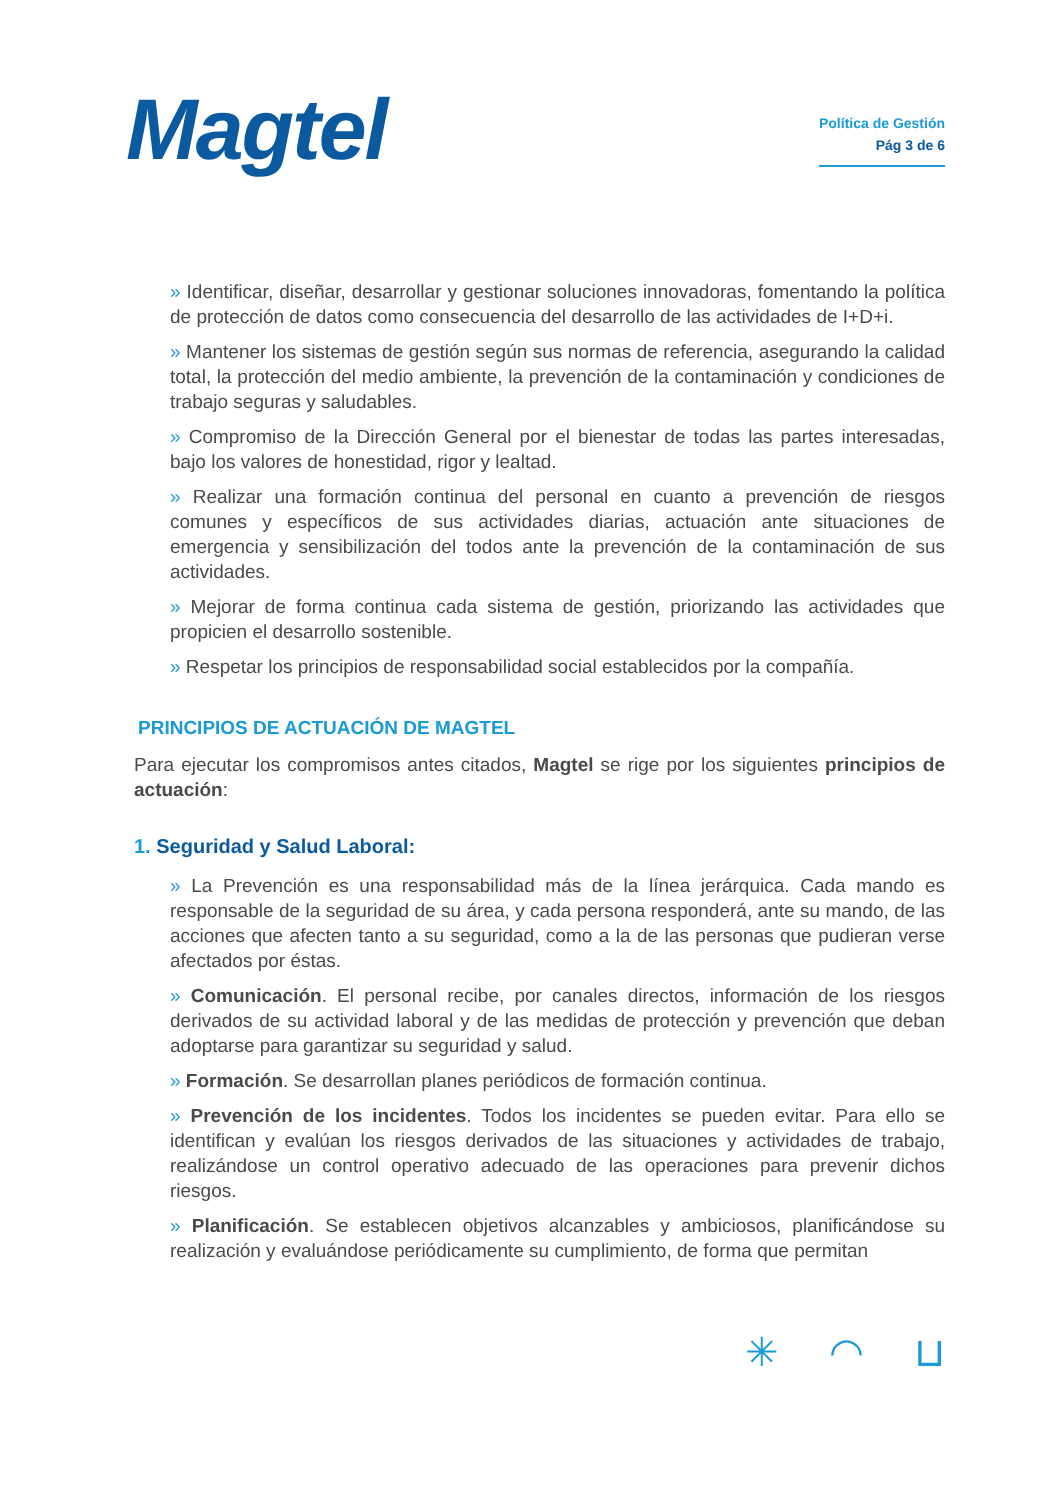Magtel
Política de Gestión
Pág 3 de 6
» Identificar, diseñar, desarrollar y gestionar soluciones innovadoras, fomentando la política de protección de datos como consecuencia del desarrollo de las actividades de I+D+i.
» Mantener los sistemas de gestión según sus normas de referencia, asegurando la calidad total, la protección del medio ambiente, la prevención de la contaminación y condiciones de trabajo seguras y saludables.
» Compromiso de la Dirección General por el bienestar de todas las partes interesadas, bajo los valores de honestidad, rigor y lealtad.
» Realizar una formación continua del personal en cuanto a prevención de riesgos comunes y específicos de sus actividades diarias, actuación ante situaciones de emergencia y sensibilización del todos ante la prevención de la contaminación de sus actividades.
» Mejorar de forma continua cada sistema de gestión, priorizando las actividades que propicien el desarrollo sostenible.
» Respetar los principios de responsabilidad social establecidos por la compañía.
PRINCIPIOS DE ACTUACIÓN DE MAGTEL
Para ejecutar los compromisos antes citados, Magtel se rige por los siguientes principios de actuación:
1. Seguridad y Salud Laboral:
» La Prevención es una responsabilidad más de la línea jerárquica. Cada mando es responsable de la seguridad de su área, y cada persona responderá, ante su mando, de las acciones que afecten tanto a su seguridad, como a la de las personas que pudieran verse afectados por éstas.
» Comunicación. El personal recibe, por canales directos, información de los riesgos derivados de su actividad laboral y de las medidas de protección y prevención que deban adoptarse para garantizar su seguridad y salud.
» Formación. Se desarrollan planes periódicos de formación continua.
» Prevención de los incidentes. Todos los incidentes se pueden evitar. Para ello se identifican y evalúan los riesgos derivados de las situaciones y actividades de trabajo, realizándose un control operativo adecuado de las operaciones para prevenir dichos riesgos.
» Planificación. Se establecen objetivos alcanzables y ambiciosos, planificándose su realización y evaluándose periódicamente su cumplimiento, de forma que permitan
✳ ◠ ⊔